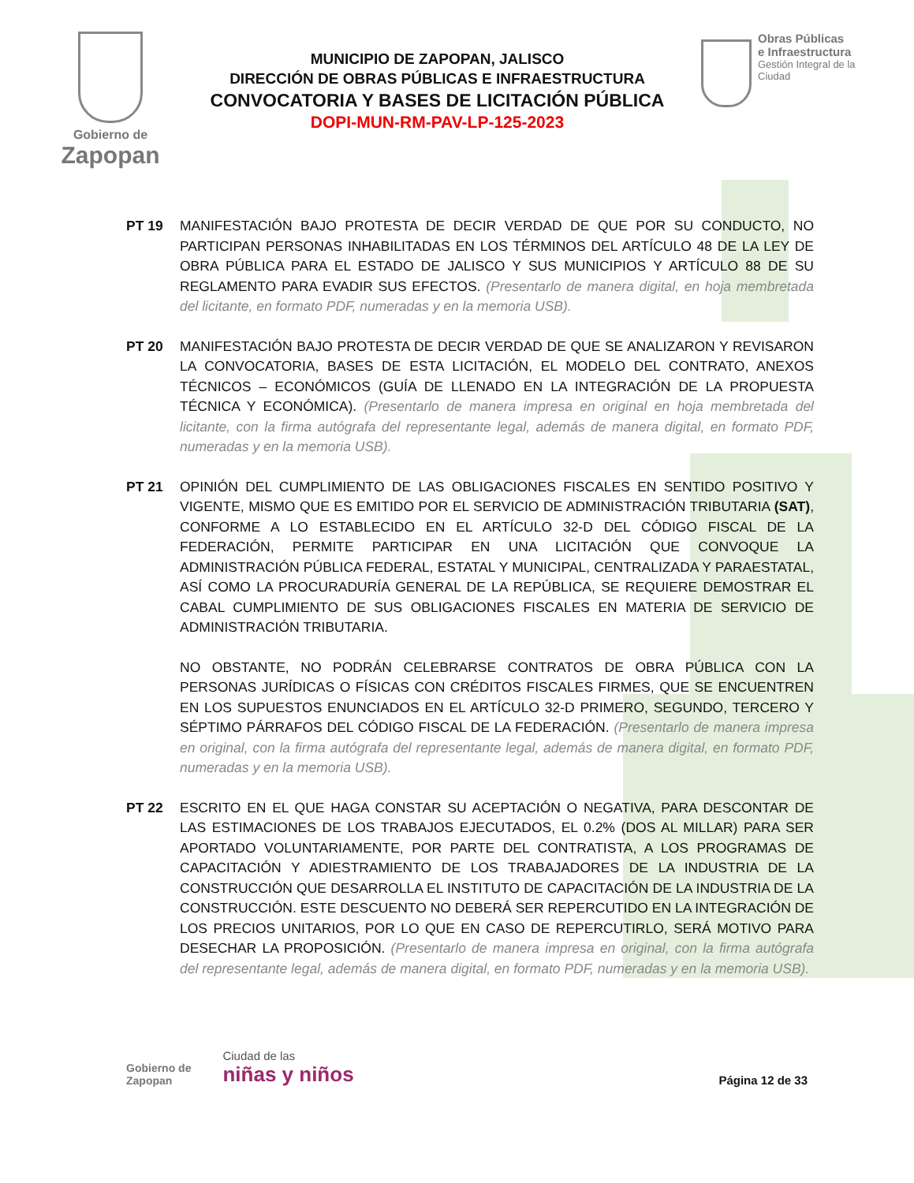Gobierno de
Zapopan
MUNICIPIO DE ZAPOPAN, JALISCO
DIRECCIÓN DE OBRAS PÚBLICAS E INFRAESTRUCTURA
CONVOCATORIA Y BASES DE LICITACIÓN PÚBLICA
DOPI-MUN-RM-PAV-LP-125-2023
Obras Públicas
e Infraestructura
Gestión Integral de la Ciudad
PT 19 MANIFESTACIÓN BAJO PROTESTA DE DECIR VERDAD DE QUE POR SU CONDUCTO, NO PARTICIPAN PERSONAS INHABILITADAS EN LOS TÉRMINOS DEL ARTÍCULO 48 DE LA LEY DE OBRA PÚBLICA PARA EL ESTADO DE JALISCO Y SUS MUNICIPIOS Y ARTÍCULO 88 DE SU REGLAMENTO PARA EVADIR SUS EFECTOS. (Presentarlo de manera digital, en hoja membretada del licitante, en formato PDF, numeradas y en la memoria USB).
PT 20 MANIFESTACIÓN BAJO PROTESTA DE DECIR VERDAD DE QUE SE ANALIZARON Y REVISARON LA CONVOCATORIA, BASES DE ESTA LICITACIÓN, EL MODELO DEL CONTRATO, ANEXOS TÉCNICOS – ECONÓMICOS (GUÍA DE LLENADO EN LA INTEGRACIÓN DE LA PROPUESTA TÉCNICA Y ECONÓMICA). (Presentarlo de manera impresa en original en hoja membretada del licitante, con la firma autógrafa del representante legal, además de manera digital, en formato PDF, numeradas y en la memoria USB).
PT 21 OPINIÓN DEL CUMPLIMIENTO DE LAS OBLIGACIONES FISCALES EN SENTIDO POSITIVO Y VIGENTE, MISMO QUE ES EMITIDO POR EL SERVICIO DE ADMINISTRACIÓN TRIBUTARIA (SAT), CONFORME A LO ESTABLECIDO EN EL ARTÍCULO 32-D DEL CÓDIGO FISCAL DE LA FEDERACIÓN, PERMITE PARTICIPAR EN UNA LICITACIÓN QUE CONVOQUE LA ADMINISTRACIÓN PÚBLICA FEDERAL, ESTATAL Y MUNICIPAL, CENTRALIZADA Y PARAESTATAL, ASÍ COMO LA PROCURADURÍA GENERAL DE LA REPÚBLICA, SE REQUIERE DEMOSTRAR EL CABAL CUMPLIMIENTO DE SUS OBLIGACIONES FISCALES EN MATERIA DE SERVICIO DE ADMINISTRACIÓN TRIBUTARIA.
NO OBSTANTE, NO PODRÁN CELEBRARSE CONTRATOS DE OBRA PÚBLICA CON LA PERSONAS JURÍDICAS O FÍSICAS CON CRÉDITOS FISCALES FIRMES, QUE SE ENCUENTREN EN LOS SUPUESTOS ENUNCIADOS EN EL ARTÍCULO 32-D PRIMERO, SEGUNDO, TERCERO Y SÉPTIMO PÁRRAFOS DEL CÓDIGO FISCAL DE LA FEDERACIÓN. (Presentarlo de manera impresa en original, con la firma autógrafa del representante legal, además de manera digital, en formato PDF, numeradas y en la memoria USB).
PT 22 ESCRITO EN EL QUE HAGA CONSTAR SU ACEPTACIÓN O NEGATIVA, PARA DESCONTAR DE LAS ESTIMACIONES DE LOS TRABAJOS EJECUTADOS, EL 0.2% (DOS AL MILLAR) PARA SER APORTADO VOLUNTARIAMENTE, POR PARTE DEL CONTRATISTA, A LOS PROGRAMAS DE CAPACITACIÓN Y ADIESTRAMIENTO DE LOS TRABAJADORES DE LA INDUSTRIA DE LA CONSTRUCCIÓN QUE DESARROLLA EL INSTITUTO DE CAPACITACIÓN DE LA INDUSTRIA DE LA CONSTRUCCIÓN. ESTE DESCUENTO NO DEBERÁ SER REPERCUTIDO EN LA INTEGRACIÓN DE LOS PRECIOS UNITARIOS, POR LO QUE EN CASO DE REPERCUTIRLO, SERÁ MOTIVO PARA DESECHAR LA PROPOSICIÓN. (Presentarlo de manera impresa en original, con la firma autógrafa del representante legal, además de manera digital, en formato PDF, numeradas y en la memoria USB).
Gobierno de
Zapopan
Ciudad de las
niñas y niños
Página 12 de 33